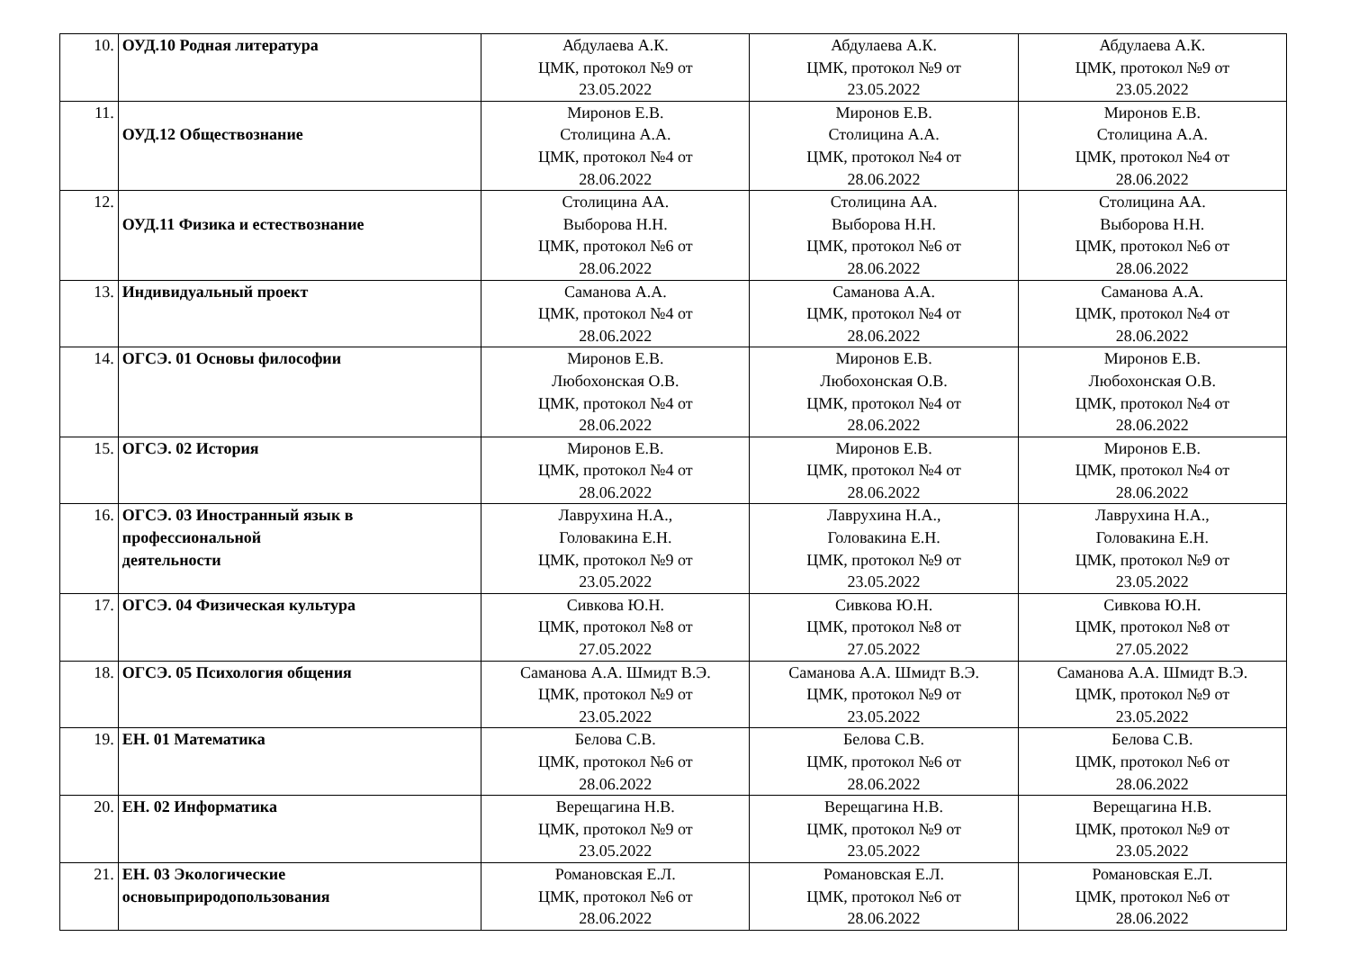| 10. | ОУД.10 Родная литература | Абдулаева А.К. ЦМК, протокол №9 от 23.05.2022 | Абдулаева А.К. ЦМК, протокол №9 от 23.05.2022 | Абдулаева А.К. ЦМК, протокол №9 от 23.05.2022 |
| 11. | ОУД.12 Обществознание | Миронов Е.В. Столицина А.А. ЦМК, протокол №4 от 28.06.2022 | Миронов Е.В. Столицина А.А. ЦМК, протокол №4 от 28.06.2022 | Миронов Е.В. Столицина А.А. ЦМК, протокол №4 от 28.06.2022 |
| 12. | ОУД.11 Физика и естествознание | Столицина АА. Выборова Н.Н. ЦМК, протокол №6 от 28.06.2022 | Столицина АА. Выборова Н.Н. ЦМК, протокол №6 от 28.06.2022 | Столицина АА. Выборова Н.Н. ЦМК, протокол №6 от 28.06.2022 |
| 13. | Индивидуальный проект | Саманова А.А. ЦМК, протокол №4 от 28.06.2022 | Саманова А.А. ЦМК, протокол №4 от 28.06.2022 | Саманова А.А. ЦМК, протокол №4 от 28.06.2022 |
| 14. | ОГСЭ. 01 Основы философии | Миронов Е.В. Любохонская О.В. ЦМК, протокол №4 от 28.06.2022 | Миронов Е.В. Любохонская О.В. ЦМК, протокол №4 от 28.06.2022 | Миронов Е.В. Любохонская О.В. ЦМК, протокол №4 от 28.06.2022 |
| 15. | ОГСЭ. 02 История | Миронов Е.В. ЦМК, протокол №4 от 28.06.2022 | Миронов Е.В. ЦМК, протокол №4 от 28.06.2022 | Миронов Е.В. ЦМК, протокол №4 от 28.06.2022 |
| 16. | ОГСЭ. 03 Иностранный язык в профессиональной деятельности | Лаврухина Н.А., Головакина Е.Н. ЦМК, протокол №9 от 23.05.2022 | Лаврухина Н.А., Головакина Е.Н. ЦМК, протокол №9 от 23.05.2022 | Лаврухина Н.А., Головакина Е.Н. ЦМК, протокол №9 от 23.05.2022 |
| 17. | ОГСЭ. 04 Физическая культура | Сивкова Ю.Н. ЦМК, протокол №8 от 27.05.2022 | Сивкова Ю.Н. ЦМК, протокол №8 от 27.05.2022 | Сивкова Ю.Н. ЦМК, протокол №8 от 27.05.2022 |
| 18. | ОГСЭ. 05 Психология общения | Саманова А.А. Шмидт В.Э. ЦМК, протокол №9 от 23.05.2022 | Саманова А.А. Шмидт В.Э. ЦМК, протокол №9 от 23.05.2022 | Саманова А.А. Шмидт В.Э. ЦМК, протокол №9 от 23.05.2022 |
| 19. | ЕН. 01 Математика | Белова С.В. ЦМК, протокол №6 от 28.06.2022 | Белова С.В. ЦМК, протокол №6 от 28.06.2022 | Белова С.В. ЦМК, протокол №6 от 28.06.2022 |
| 20. | ЕН. 02 Информатика | Верещагина Н.В. ЦМК, протокол №9 от 23.05.2022 | Верещагина Н.В. ЦМК, протокол №9 от 23.05.2022 | Верещагина Н.В. ЦМК, протокол №9 от 23.05.2022 |
| 21. | ЕН. 03 Экологические основыприродопользования | Романовская Е.Л. ЦМК, протокол №6 от 28.06.2022 | Романовская Е.Л. ЦМК, протокол №6 от 28.06.2022 | Романовская Е.Л. ЦМК, протокол №6 от 28.06.2022 |